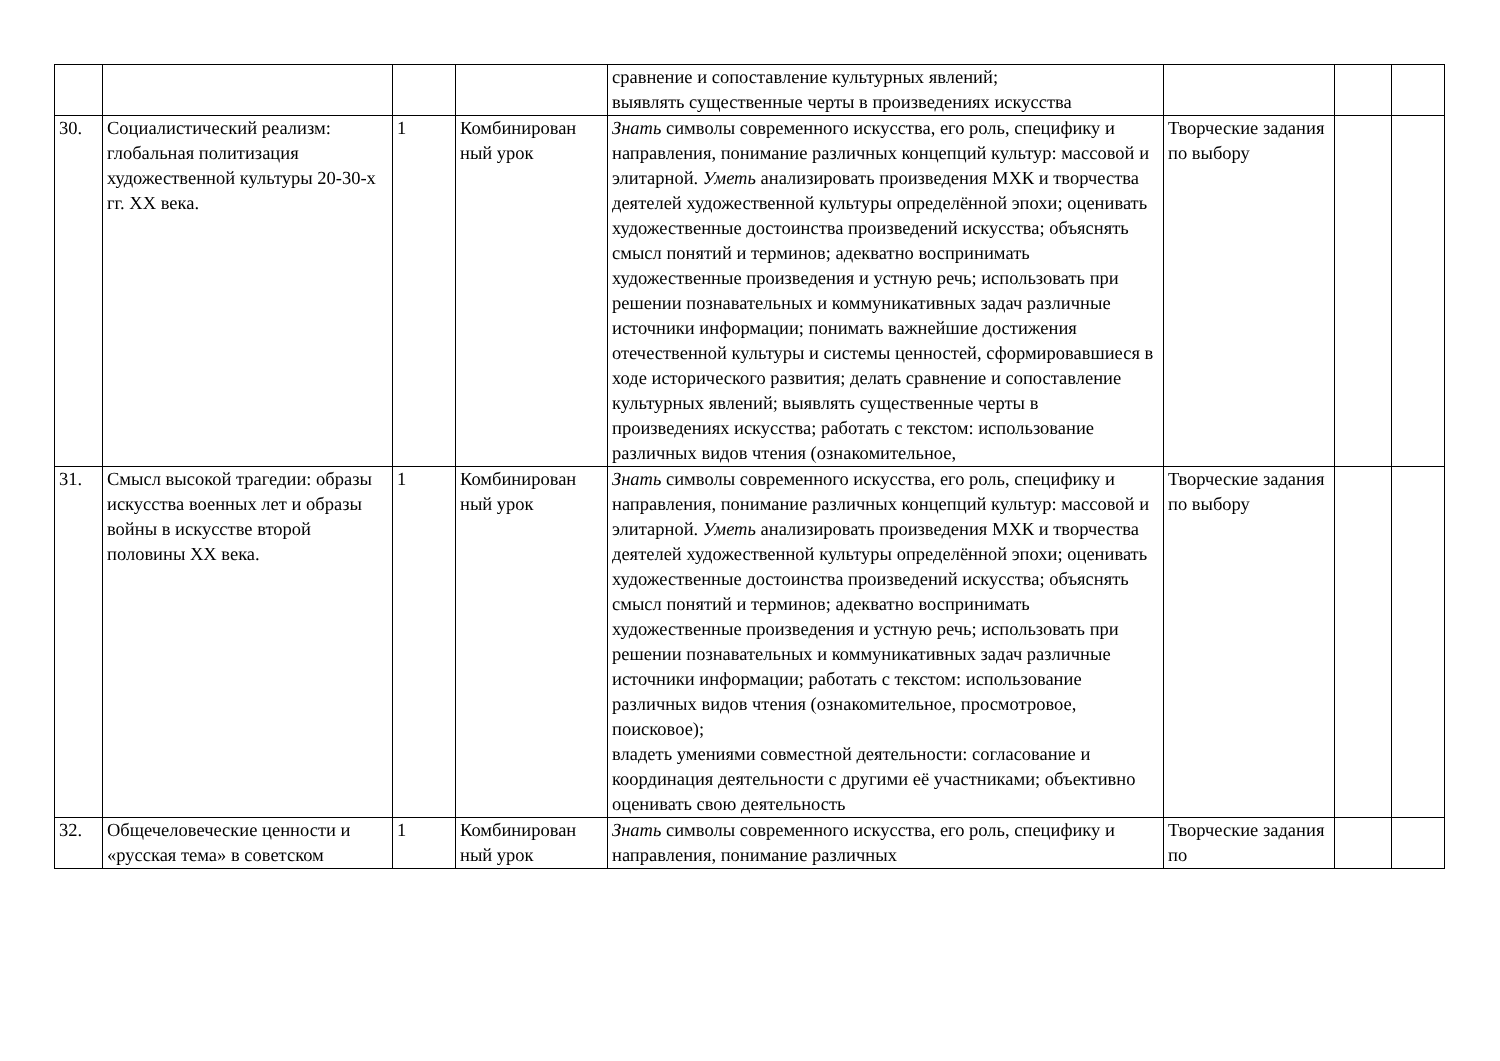| | | | | сравнение и сопоставление культурных явлений; выявлять существенные черты в произведениях искусства | | | |
| 30. | Социалистический реализм: глобальная политизация художественной культуры 20-30-х гг. XX века. | 1 | Комбинирован ный урок | Знать символы современного искусства, его роль, специфику и направления, понимание различных концепций культур: массовой и элитарной. Уметь анализировать произведения МХК и творчества деятелей художественной культуры определённой эпохи; оценивать художественные достоинства произведений искусства; объяснять смысл понятий и терминов; адекватно воспринимать художественные произведения и устную речь; использовать при решении познавательных и коммуникативных задач различные источники информации; понимать важнейшие достижения отечественной культуры и системы ценностей, сформировавшиеся в ходе исторического развития; делать сравнение и сопоставление культурных явлений; выявлять существенные черты в произведениях искусства; работать с текстом: использование различных видов чтения (ознакомительное, | Творческие задания по выбору | | |
| 31. | Смысл высокой трагедии: образы искусства военных лет и образы войны в искусстве второй половины XX века. | 1 | Комбинирован ный урок | Знать символы современного искусства, его роль, специфику и направления, понимание различных концепций культур: массовой и элитарной. Уметь анализировать произведения МХК и творчества деятелей художественной культуры определённой эпохи; оценивать художественные достоинства произведений искусства; объяснять смысл понятий и терминов; адекватно воспринимать художественные произведения и устную речь; использовать при решении познавательных и коммуникативных задач различные источники информации; работать с текстом: использование различных видов чтения (ознакомительное, просмотровое, поисковое); владеть умениями совместной деятельности: согласование и координация деятельности с другими её участниками; объективно оценивать свою деятельность | Творческие задания по выбору | | |
| 32. | Общечеловеческие ценности и «русская тема» в советском | 1 | Комбинирован ный урок | Знать символы современного искусства, его роль, специфику и направления, понимание различных | Творческие задания по | | |